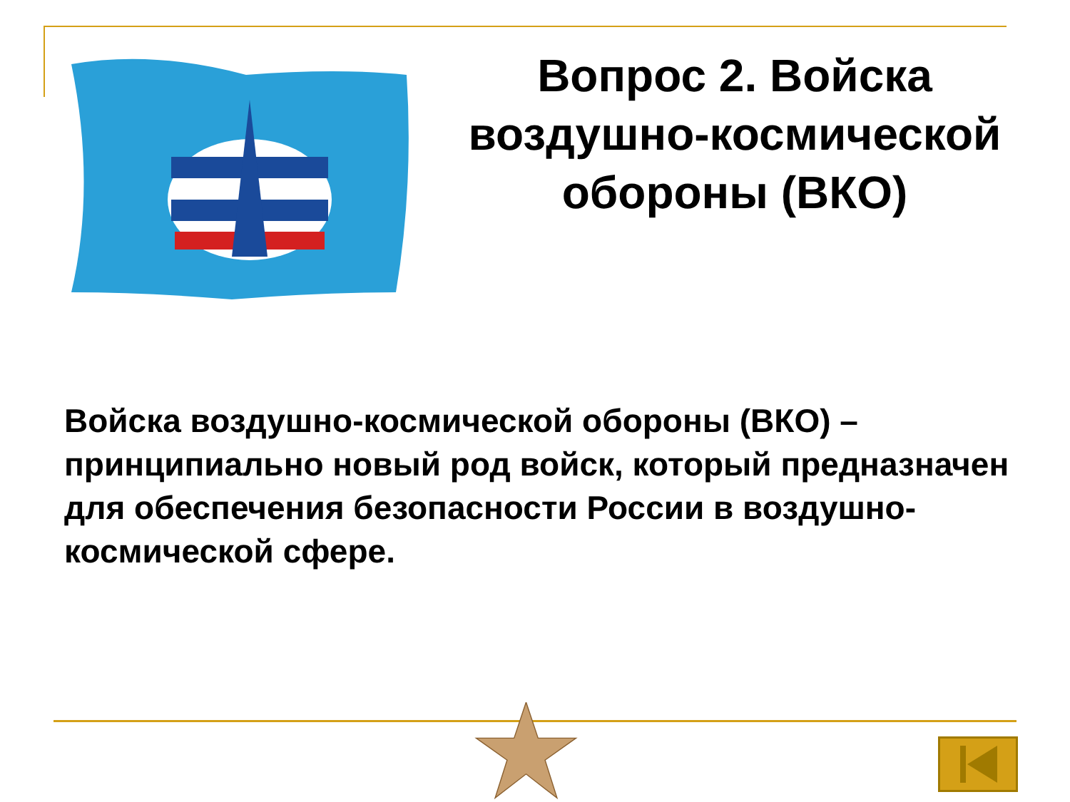Вопрос 2. Войска воздушно-космической обороны (ВКО)
Войска воздушно-космической обороны (ВКО) – принципиально новый род войск, который предназначен для обеспечения безопасности России в воздушно-космической сфере.